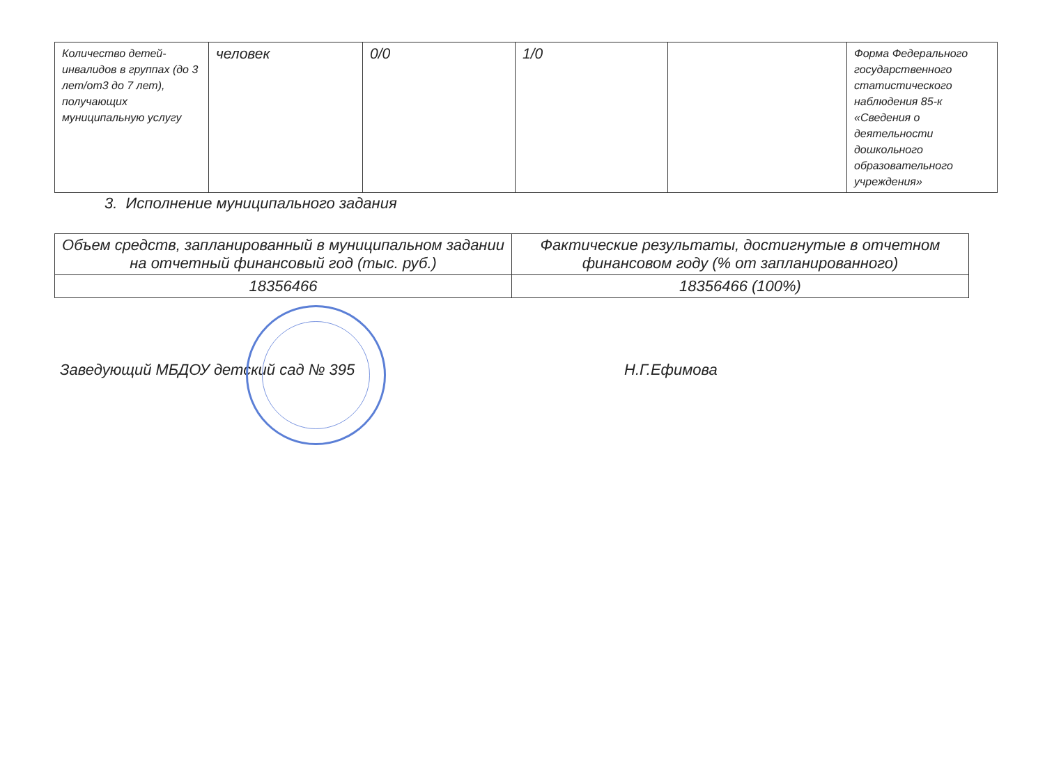| Количество детей-инвалидов в группах (до 3 лет/от3 до 7 лет), получающих муниципальную услугу | человек | 0/0 | 1/0 | | Форма Федерального государственного статистического наблюдения 85-к «Сведения о деятельности дошкольного образовательного учреждения» |
3. Исполнение муниципального задания
| Объем средств, запланированный в муниципальном задании на отчетный финансовый год (тыс. руб.) | Фактические результаты, достигнутые в отчетном финансовом году (% от запланированного) |
| 18356466 | 18356466 (100%) |
Заведующий МБДОУ детский сад № 395 Н.Г.Ефимова